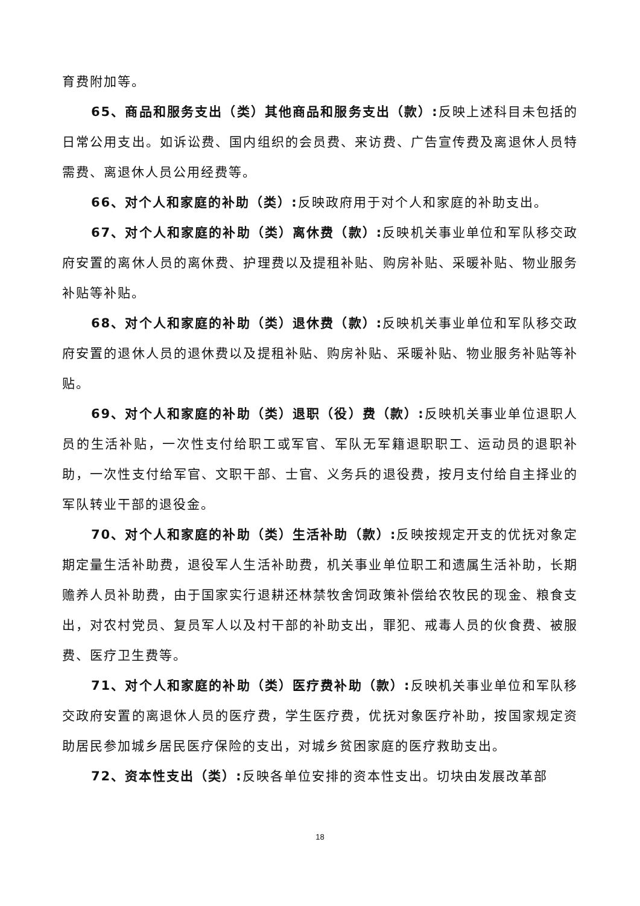育费附加等。
65、商品和服务支出（类）其他商品和服务支出（款）: 反映上述科目未包括的日常公用支出。如诉讼费、国内组织的会员费、来访费、广告宣传费及离退休人员特需费、离退休人员公用经费等。
66、对个人和家庭的补助（类）: 反映政府用于对个人和家庭的补助支出。
67、对个人和家庭的补助（类）离休费（款）: 反映机关事业单位和军队移交政府安置的离休人员的离休费、护理费以及提租补贴、购房补贴、采暖补贴、物业服务补贴等补贴。
68、对个人和家庭的补助（类）退休费（款）: 反映机关事业单位和军队移交政府安置的退休人员的退休费以及提租补贴、购房补贴、采暖补贴、物业服务补贴等补贴。
69、对个人和家庭的补助（类）退职（役）费（款）: 反映机关事业单位退职人员的生活补贴，一次性支付给职工或军官、军队无军籍退职职工、运动员的退职补助，一次性支付给军官、文职干部、士官、义务兵的退役费，按月支付给自主择业的军队转业干部的退役金。
70、对个人和家庭的补助（类）生活补助（款）: 反映按规定开支的优抚对象定期定量生活补助费，退役军人生活补助费，机关事业单位职工和遗属生活补助，长期赡养人员补助费，由于国家实行退耕还林禁牧舍饲政策补偿给农牧民的现金、粮食支出，对农村党员、复员军人以及村干部的补助支出，罪犯、戒毒人员的伙食费、被服费、医疗卫生费等。
71、对个人和家庭的补助（类）医疗费补助（款）: 反映机关事业单位和军队移交政府安置的离退休人员的医疗费，学生医疗费，优抚对象医疗补助，按国家规定资助居民参加城乡居民医疗保险的支出，对城乡贫困家庭的医疗救助支出。
72、资本性支出（类）: 反映各单位安排的资本性支出。切块由发展改革部
18